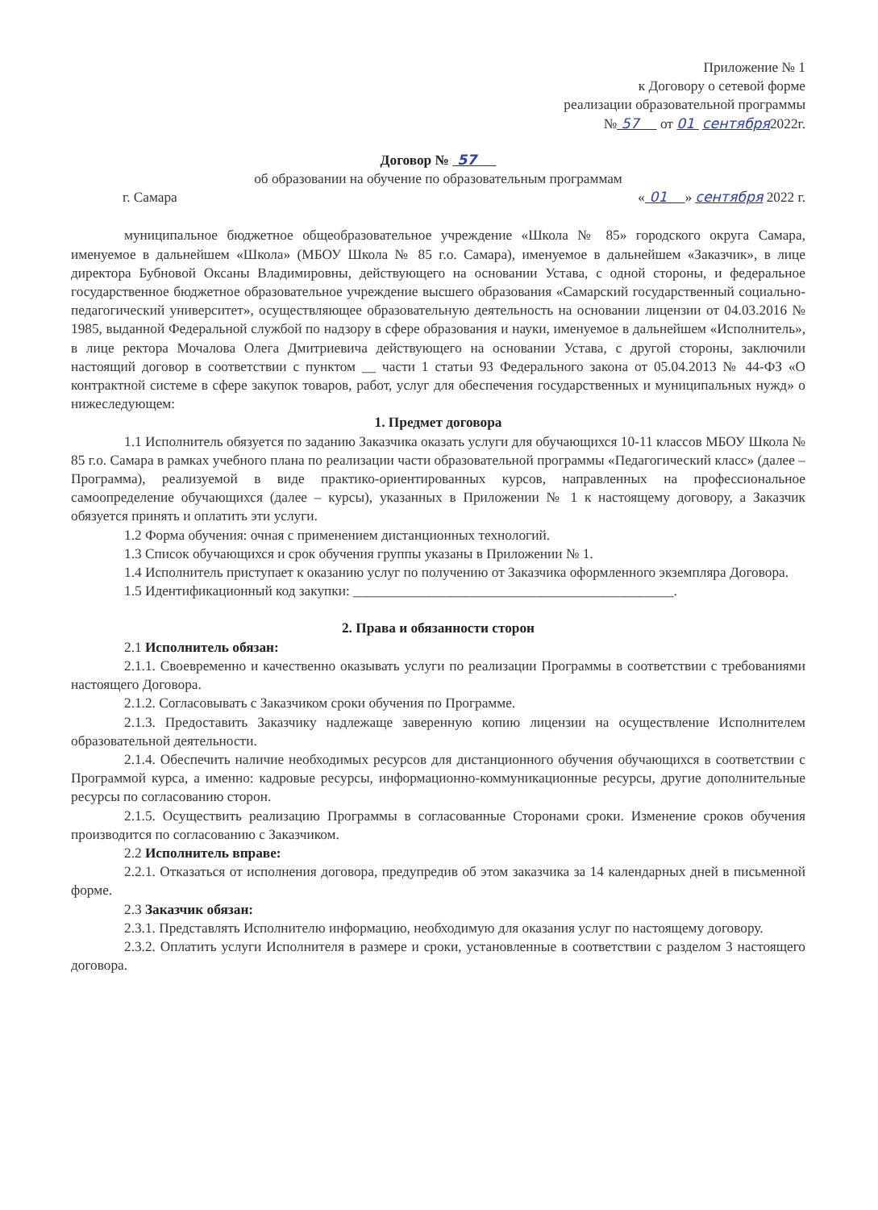Приложение № 1
к Договору о сетевой форме
реализации образовательной программы
№ 57 от 01 сентября2022г.
Договор № 57
об образовании на обучение по образовательным программам
г. Самара « 01 » сентября 2022 г.
муниципальное бюджетное общеобразовательное учреждение «Школа № 85» городского округа Самара, именуемое в дальнейшем «Школа» (МБОУ Школа № 85 г.о. Самара), именуемое в дальнейшем «Заказчик», в лице директора Бубновой Оксаны Владимировны, действующего на основании Устава, с одной стороны, и федеральное государственное бюджетное образовательное учреждение высшего образования «Самарский государственный социально-педагогический университет», осуществляющее образовательную деятельность на основании лицензии от 04.03.2016 № 1985, выданной Федеральной службой по надзору в сфере образования и науки, именуемое в дальнейшем «Исполнитель», в лице ректора Мочалова Олега Дмитриевича действующего на основании Устава, с другой стороны, заключили настоящий договор в соответствии с пунктом __ части 1 статьи 93 Федерального закона от 05.04.2013 № 44-ФЗ «О контрактной системе в сфере закупок товаров, работ, услуг для обеспечения государственных и муниципальных нужд» о нижеследующем:
1. Предмет договора
1.1 Исполнитель обязуется по заданию Заказчика оказать услуги для обучающихся 10-11 классов МБОУ Школа № 85 г.о. Самара в рамках учебного плана по реализации части образовательной программы «Педагогический класс» (далее – Программа), реализуемой в виде практико-ориентированных курсов, направленных на профессиональное самоопределение обучающихся (далее – курсы), указанных в Приложении № 1 к настоящему договору, а Заказчик обязуется принять и оплатить эти услуги.
1.2 Форма обучения: очная с применением дистанционных технологий.
1.3 Список обучающихся и срок обучения группы указаны в Приложении № 1.
1.4 Исполнитель приступает к оказанию услуг по получению от Заказчика оформленного экземпляра Договора.
1.5 Идентификационный код закупки: ______________________________________________.
2. Права и обязанности сторон
2.1 Исполнитель обязан:
2.1.1. Своевременно и качественно оказывать услуги по реализации Программы в соответствии с требованиями настоящего Договора.
2.1.2. Согласовывать с Заказчиком сроки обучения по Программе.
2.1.3. Предоставить Заказчику надлежаще заверенную копию лицензии на осуществление Исполнителем образовательной деятельности.
2.1.4. Обеспечить наличие необходимых ресурсов для дистанционного обучения обучающихся в соответствии с Программой курса, а именно: кадровые ресурсы, информационно-коммуникационные ресурсы, другие дополнительные ресурсы по согласованию сторон.
2.1.5. Осуществить реализацию Программы в согласованные Сторонами сроки. Изменение сроков обучения производится по согласованию с Заказчиком.
2.2 Исполнитель вправе:
2.2.1. Отказаться от исполнения договора, предупредив об этом заказчика за 14 календарных дней в письменной форме.
2.3 Заказчик обязан:
2.3.1. Представлять Исполнителю информацию, необходимую для оказания услуг по настоящему договору.
2.3.2. Оплатить услуги Исполнителя в размере и сроки, установленные в соответствии с разделом 3 настоящего договора.